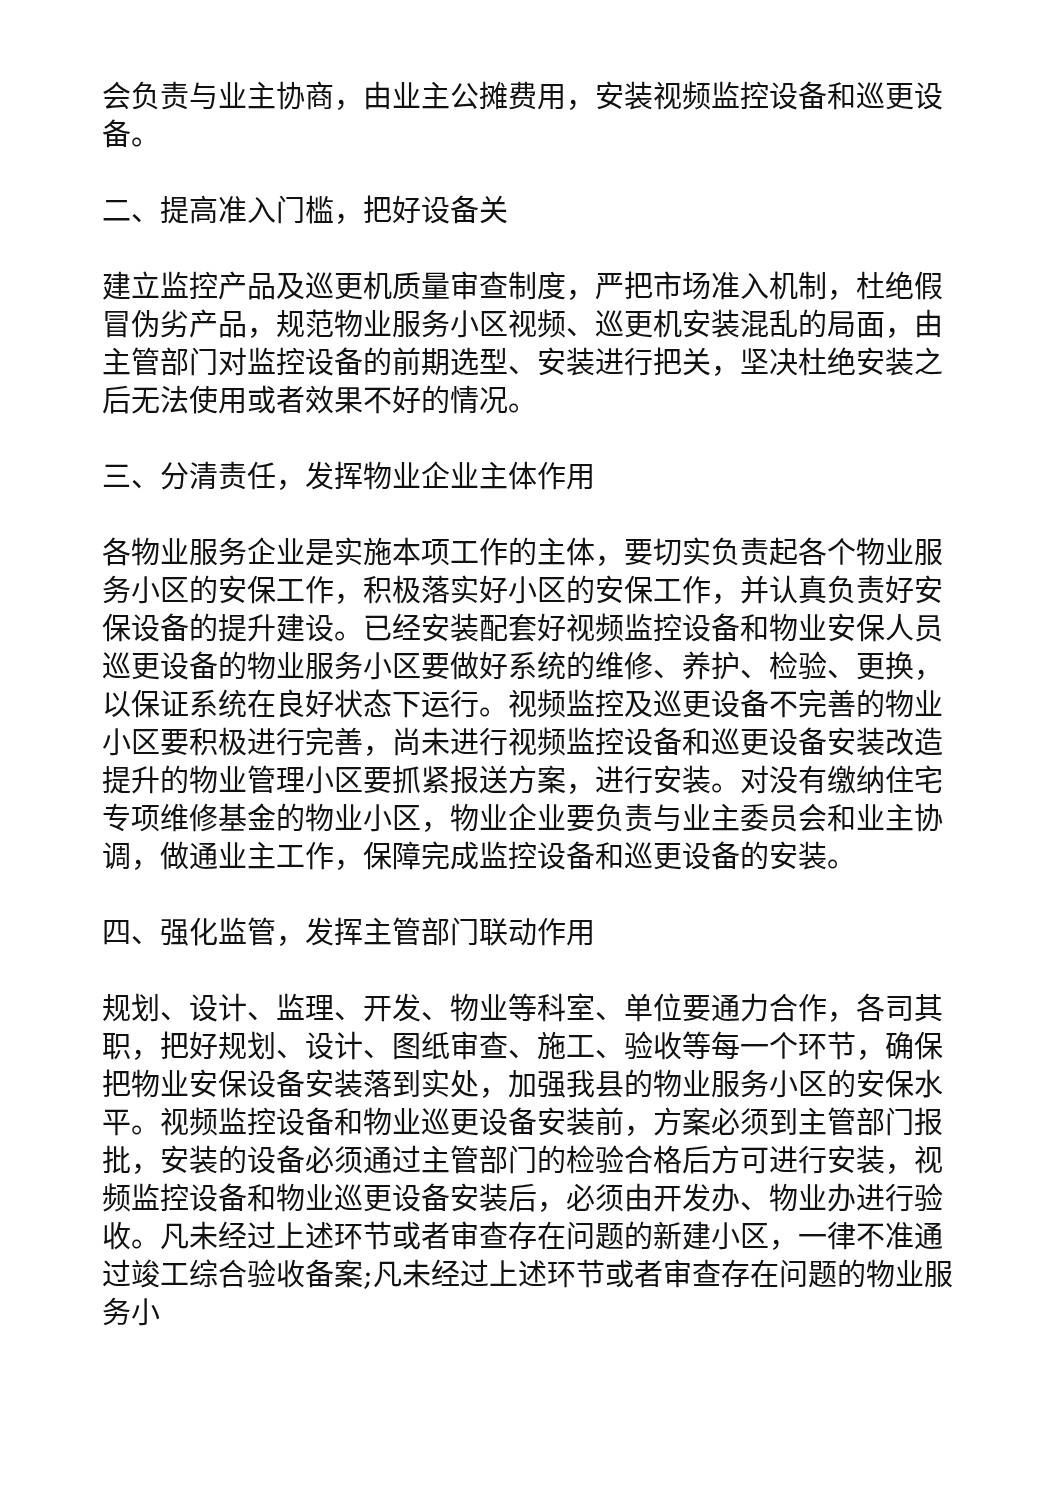会负责与业主协商，由业主公摊费用，安装视频监控设备和巡更设备。
二、提高准入门槛，把好设备关
建立监控产品及巡更机质量审查制度，严把市场准入机制，杜绝假冒伪劣产品，规范物业服务小区视频、巡更机安装混乱的局面，由主管部门对监控设备的前期选型、安装进行把关，坚决杜绝安装之后无法使用或者效果不好的情况。
三、分清责任，发挥物业企业主体作用
各物业服务企业是实施本项工作的主体，要切实负责起各个物业服务小区的安保工作，积极落实好小区的安保工作，并认真负责好安保设备的提升建设。已经安装配套好视频监控设备和物业安保人员巡更设备的物业服务小区要做好系统的维修、养护、检验、更换，以保证系统在良好状态下运行。视频监控及巡更设备不完善的物业小区要积极进行完善，尚未进行视频监控设备和巡更设备安装改造提升的物业管理小区要抓紧报送方案，进行安装。对没有缴纳住宅专项维修基金的物业小区，物业企业要负责与业主委员会和业主协调，做通业主工作，保障完成监控设备和巡更设备的安装。
四、强化监管，发挥主管部门联动作用
规划、设计、监理、开发、物业等科室、单位要通力合作，各司其职，把好规划、设计、图纸审查、施工、验收等每一个环节，确保把物业安保设备安装落到实处，加强我县的物业服务小区的安保水平。视频监控设备和物业巡更设备安装前，方案必须到主管部门报批，安装的设备必须通过主管部门的检验合格后方可进行安装，视频监控设备和物业巡更设备安装后，必须由开发办、物业办进行验收。凡未经过上述环节或者审查存在问题的新建小区，一律不准通过竣工综合验收备案;凡未经过上述环节或者审查存在问题的物业服务小